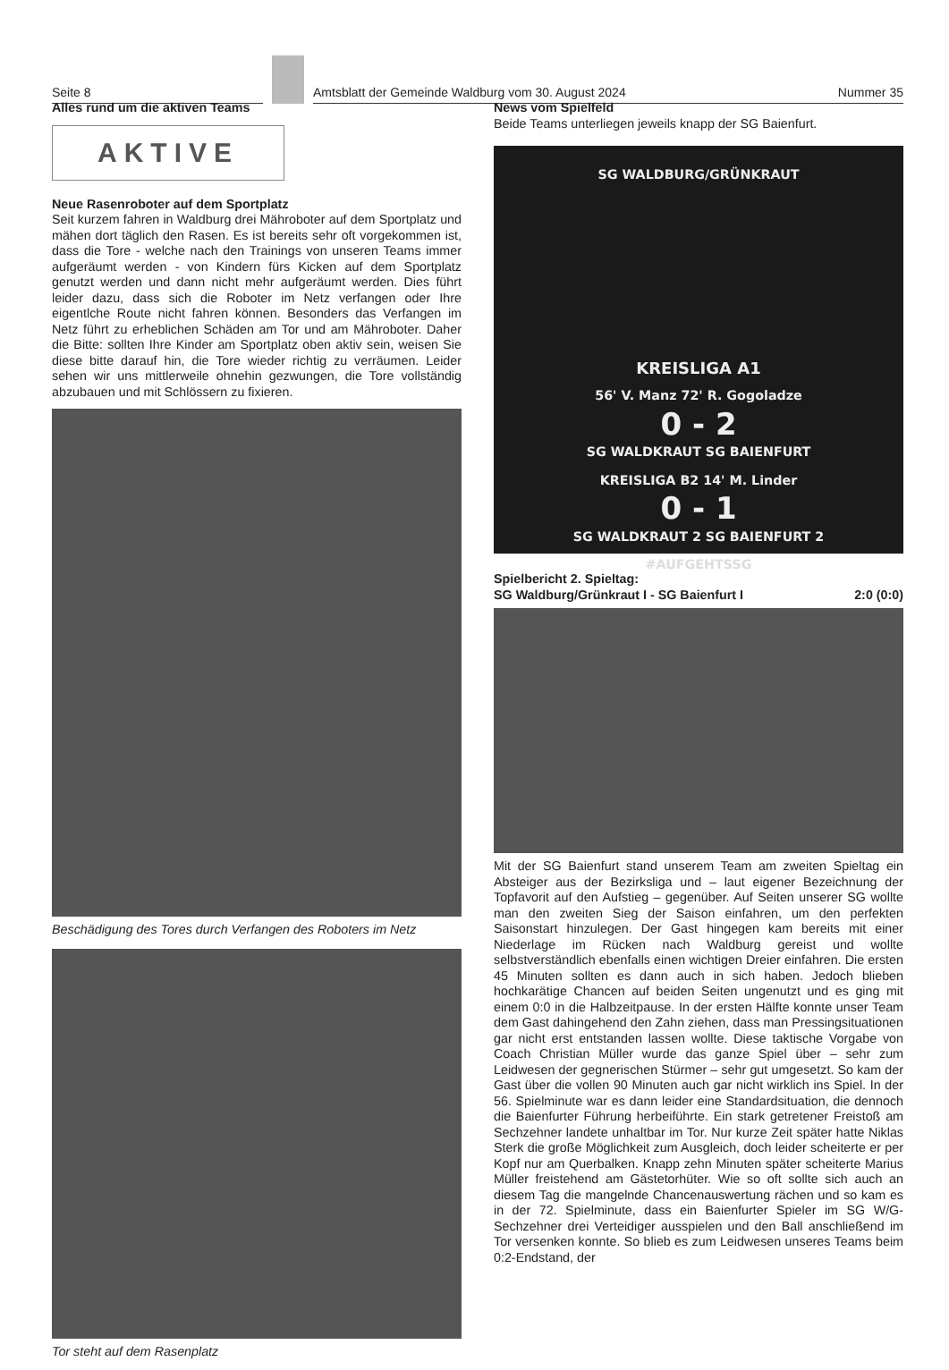Seite 8
Amtsblatt der Gemeinde Waldburg vom 30. August 2024
Nummer 35
Alles rund um die aktiven Teams
AKTIVE
Neue Rasenroboter auf dem Sportplatz
Seit kurzem fahren in Waldburg drei Mähroboter auf dem Sportplatz und mähen dort täglich den Rasen. Es ist bereits sehr oft vorgekommen ist, dass die Tore - welche nach den Trainings von unseren Teams immer aufgeräumt werden - von Kindern fürs Kicken auf dem Sportplatz genutzt werden und dann nicht mehr aufgeräumt werden. Dies führt leider dazu, dass sich die Roboter im Netz verfangen oder Ihre eigentlche Route nicht fahren können. Besonders das Verfangen im Netz führt zu erheblichen Schäden am Tor und am Mähroboter. Daher die Bitte: sollten Ihre Kinder am Sportplatz oben aktiv sein, weisen Sie diese bitte darauf hin, die Tore wieder richtig zu verräumen. Leider sehen wir uns mittlerweile ohnehin gezwungen, die Tore vollständig abzubauen und mit Schlössern zu fixieren.
Beschädigung des Tores durch Verfangen des Roboters im Netz
Tor steht auf dem Rasenplatz
News vom Spielfeld
Beide Teams unterliegen jeweils knapp der SG Baienfurt.
SG WALDBURG/GRÜNKRAUT
KREISLIGA A1
56' V. Manz 72' R. Gogoladze
0 - 2
SG WALDKRAUT SG BAIENFURT
KREISLIGA B2 14' M. Linder
0 - 1
SG WALDKRAUT 2 SG BAIENFURT 2
#AUFGEHTSSG
Spielbericht 2. Spieltag:
SG Waldburg/Grünkraut I - SG Baienfurt I 2:0 (0:0)
Mit der SG Baienfurt stand unserem Team am zweiten Spieltag ein Absteiger aus der Bezirksliga und – laut eigener Bezeichnung der Topfavorit auf den Aufstieg – gegenüber. Auf Seiten unserer SG wollte man den zweiten Sieg der Saison einfahren, um den perfekten Saisonstart hinzulegen. Der Gast hingegen kam bereits mit einer Niederlage im Rücken nach Waldburg gereist und wollte selbstverständlich ebenfalls einen wichtigen Dreier einfahren. Die ersten 45 Minuten sollten es dann auch in sich haben. Jedoch blieben hochkarätige Chancen auf beiden Seiten ungenutzt und es ging mit einem 0:0 in die Halbzeitpause. In der ersten Hälfte konnte unser Team dem Gast dahingehend den Zahn ziehen, dass man Pressingsituationen gar nicht erst entstanden lassen wollte. Diese taktische Vorgabe von Coach Christian Müller wurde das ganze Spiel über – sehr zum Leidwesen der gegnerischen Stürmer – sehr gut umgesetzt. So kam der Gast über die vollen 90 Minuten auch gar nicht wirklich ins Spiel. In der 56. Spielminute war es dann leider eine Standardsituation, die dennoch die Baienfurter Führung herbeiführte. Ein stark getretener Freistoß am Sechzehner landete unhaltbar im Tor. Nur kurze Zeit später hatte Niklas Sterk die große Möglichkeit zum Ausgleich, doch leider scheiterte er per Kopf nur am Querbalken. Knapp zehn Minuten später scheiterte Marius Müller freistehend am Gästetorhüter. Wie so oft sollte sich auch an diesem Tag die mangelnde Chancenauswertung rächen und so kam es in der 72. Spielminute, dass ein Baienfurter Spieler im SG W/G-Sechzehner drei Verteidiger ausspielen und den Ball anschließend im Tor versenken konnte. So blieb es zum Leidwesen unseres Teams beim 0:2-Endstand, der